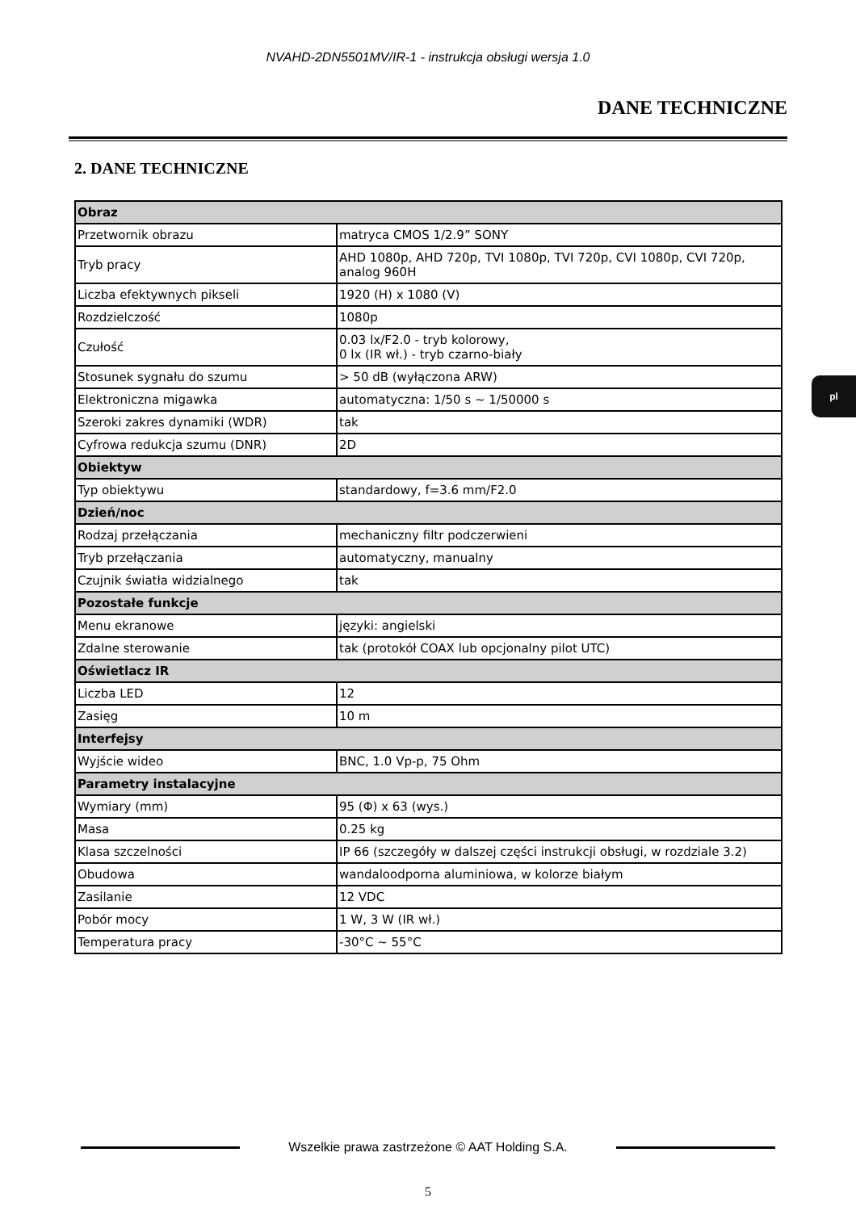NVAHD-2DN5501MV/IR-1 - instrukcja obsługi wersja 1.0
DANE TECHNICZNE
2. DANE TECHNICZNE
| Obraz | |
| --- | --- |
| Przetwornik obrazu | matryca CMOS 1/2.9” SONY |
| Tryb pracy | AHD 1080p, AHD 720p, TVI 1080p, TVI 720p, CVI 1080p, CVI 720p, analog 960H |
| Liczba efektywnych pikseli | 1920 (H) x 1080 (V) |
| Rozdzielczość | 1080p |
| Czułość | 0.03 lx/F2.0 - tryb kolorowy, 0 lx (IR wł.) - tryb czarno-biały |
| Stosunek sygnału do szumu | > 50 dB (wyłączona ARW) |
| Elektroniczna migawka | automatyczna: 1/50 s ~ 1/50000 s |
| Szeroki zakres dynamiki (WDR) | tak |
| Cyfrowa redukcja szumu (DNR) | 2D |
| Obiektyw | |
| Typ obiektywu | standardowy, f=3.6 mm/F2.0 |
| Dzień/noc | |
| Rodzaj przełączania | mechaniczny filtr podczerwieni |
| Tryb przełączania | automatyczny, manualny |
| Czujnik światła widzialnego | tak |
| Pozostałe funkcje | |
| Menu ekranowe | języki: angielski |
| Zdalne sterowanie | tak (protokół COAX lub opcjonalny pilot UTC) |
| Oświetlacz IR | |
| Liczba LED | 12 |
| Zasięg | 10 m |
| Interfejsy | |
| Wyjście wideo | BNC, 1.0 Vp-p, 75 Ohm |
| Parametry instalacyjne | |
| Wymiary (mm) | 95 (Φ) x 63 (wys.) |
| Masa | 0.25 kg |
| Klasa szczelności | IP 66 (szczegóły w dalszej części instrukcji obsługi, w rozdziale 3.2) |
| Obudowa | wandaloodporna aluminiowa, w kolorze białym |
| Zasilanie | 12 VDC |
| Pobór mocy | 1 W, 3 W (IR wł.) |
| Temperatura pracy | -30°C ~ 55°C |
pl
Wszelkie prawa zastrzeżone © AAT Holding S.A.
5